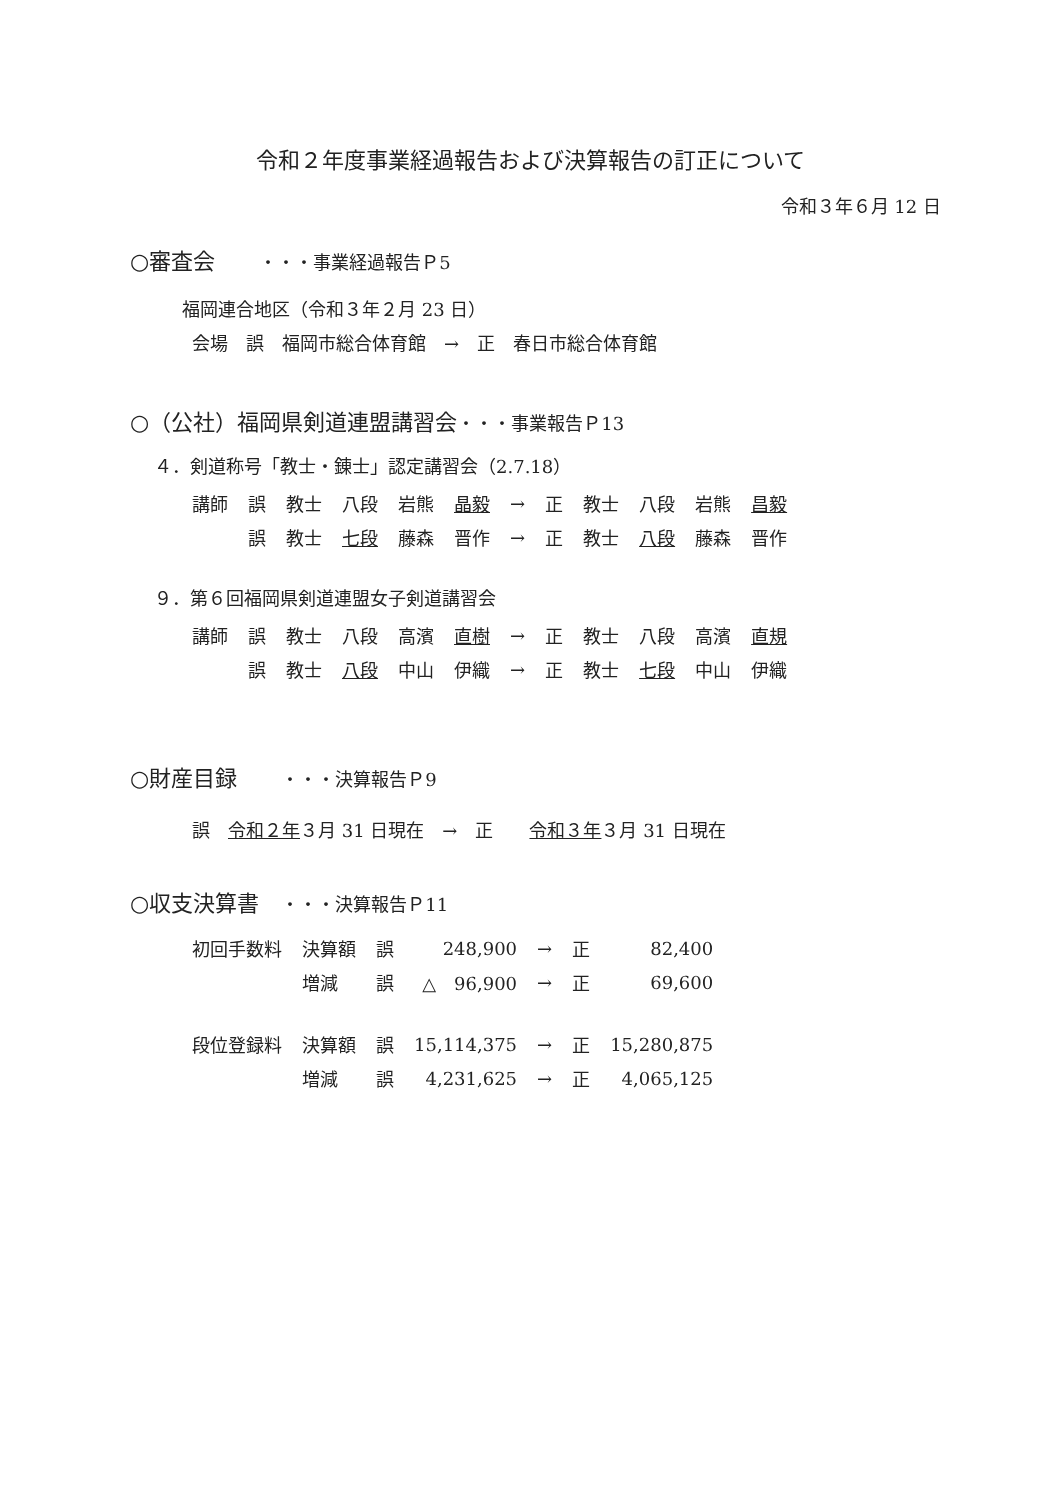令和２年度事業経過報告および決算報告の訂正について
令和３年６月 12 日
○審査会　　・・・事業経過報告Ｐ5
福岡連合地区（令和３年２月 23 日）
会場　誤　福岡市総合体育館　→　正　春日市総合体育館
○（公社）福岡県剣道連盟講習会・・・事業報告Ｐ13
４．剣道称号「教士・錬士」認定講習会（2.7.18）
| 講師 | 誤 | 教士 | 八段 | 岩熊 | 晶毅 | → | 正 | 教士 | 八段 | 岩熊 | 昌毅 |
| | 誤 | 教士 | 七段 | 藤森 | 晋作 | → | 正 | 教士 | 八段 | 藤森 | 晋作 |
９．第６回福岡県剣道連盟女子剣道講習会
| 講師 | 誤 | 教士 | 八段 | 高濱 | 直樹 | → | 正 | 教士 | 八段 | 高濱 | 直規 |
| | 誤 | 教士 | 八段 | 中山 | 伊織 | → | 正 | 教士 | 七段 | 中山 | 伊織 |
○財産目録　　・・・決算報告Ｐ9
誤　令和２年３月 31 日現在　→　正　　令和３年３月 31 日現在
○収支決算書　・・・決算報告Ｐ11
| 初回手数料 | 決算額 | 誤 | 248,900 | → | 正 | 82,400 |
| | 増減 | 誤 | △ 96,900 | → | 正 | 69,600 |
| 段位登録料 | 決算額 | 誤 | 15,114,375 | → | 正 | 15,280,875 |
| | 増減 | 誤 | 4,231,625 | → | 正 | 4,065,125 |